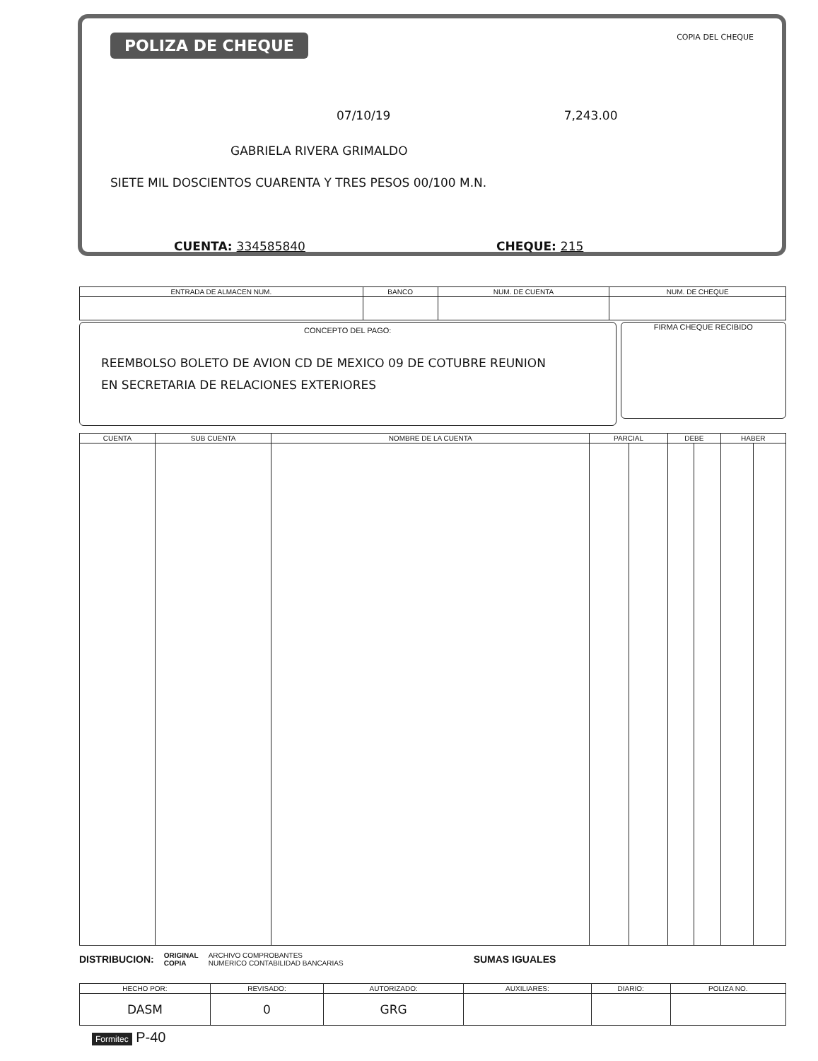POLIZA DE CHEQUE COPIA DEL CHEQUE
07/10/19 7,243.00
GABRIELA RIVERA GRIMALDO
SIETE MIL DOSCIENTOS CUARENTA Y TRES PESOS 00/100 M.N.
CUENTA: 334585840 CHEQUE: 215
| ENTRADA DE ALMACEN NUM. | BANCO | NUM. DE CUENTA | NUM. DE CHEQUE |
| --- | --- | --- | --- |
CONCEPTO DEL PAGO:
REEMBOLSO BOLETO DE AVION CD DE MEXICO 09 DE COTUBRE REUNION
EN SECRETARIA DE RELACIONES EXTERIORES
FIRMA CHEQUE RECIBIDO
| CUENTA | SUB CUENTA | NOMBRE DE LA CUENTA | PARCIAL | | DEBE | | HABER | |
| --- | --- | --- | --- | --- | --- | --- | --- | --- |
DISTRIBUCION: ORIGINAL
COPIA ARCHIVO COMPROBANTES
NUMERICO CONTABILIDAD BANCARIAS SUMAS IGUALES
| HECHO POR: | REVISADO: | AUTORIZADO: | AUXILIARES: | DIARIO: | POLIZA NO. |
| --- | --- | --- | --- | --- | --- |
| DASM | 0 | GRG | | | |
Formitec P-40